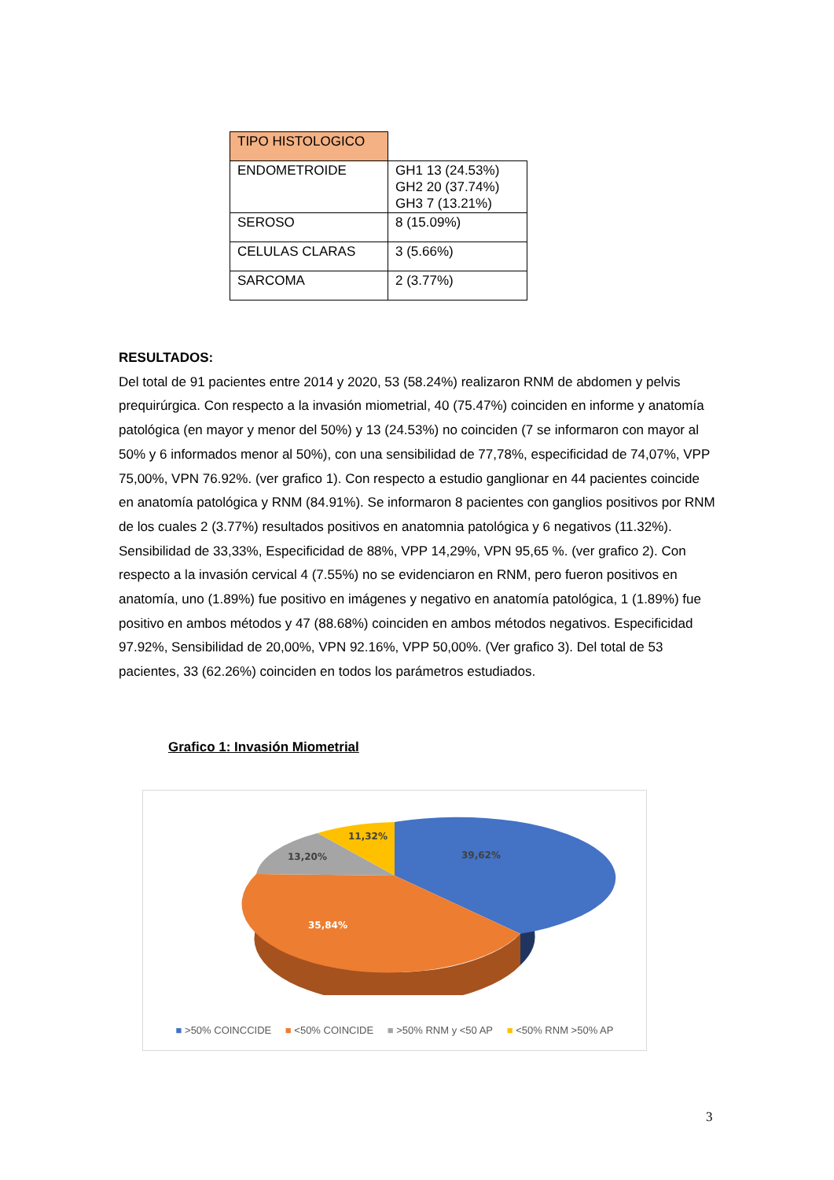| TIPO HISTOLOGICO | |
| ENDOMETROIDE | GH1 13 (24.53%) GH2 20 (37.74%) GH3 7 (13.21%) |
| SEROSO | 8 (15.09%) |
| CELULAS CLARAS | 3 (5.66%) |
| SARCOMA | 2 (3.77%) |
RESULTADOS:
Del total de 91 pacientes entre 2014 y 2020, 53 (58.24%) realizaron RNM de abdomen y pelvis prequirúrgica. Con respecto a la invasión miometrial, 40 (75.47%) coinciden en informe y anatomía patológica (en mayor y menor del 50%) y 13 (24.53%) no coinciden (7 se informaron con mayor al 50% y 6 informados menor al 50%), con una sensibilidad de 77,78%, especificidad de 74,07%, VPP 75,00%, VPN 76.92%. (ver grafico 1). Con respecto a estudio ganglionar en 44 pacientes coincide en anatomía patológica y RNM (84.91%). Se informaron 8 pacientes con ganglios positivos por RNM de los cuales 2 (3.77%) resultados positivos en anatomnia patológica y 6 negativos (11.32%). Sensibilidad de 33,33%, Especificidad de 88%, VPP 14,29%, VPN 95,65 %. (ver grafico 2). Con respecto a la invasión cervical 4 (7.55%) no se evidenciaron en RNM, pero fueron positivos en anatomía, uno (1.89%) fue positivo en imágenes y negativo en anatomía patológica, 1 (1.89%) fue positivo en ambos métodos y 47 (88.68%) coinciden en ambos métodos negativos. Especificidad 97.92%, Sensibilidad de 20,00%, VPN 92.16%, VPP 50,00%. (Ver grafico 3). Del total de 53 pacientes, 33 (62.26%) coinciden en todos los parámetros estudiados.
Grafico 1: Invasión Miometrial
39,62%
35,84%
13,20%
11,32%
■ >50% COINCCIDE ■ <50% COINCIDE ■ >50% RNM y <50 AP ■ <50% RNM >50% AP
3